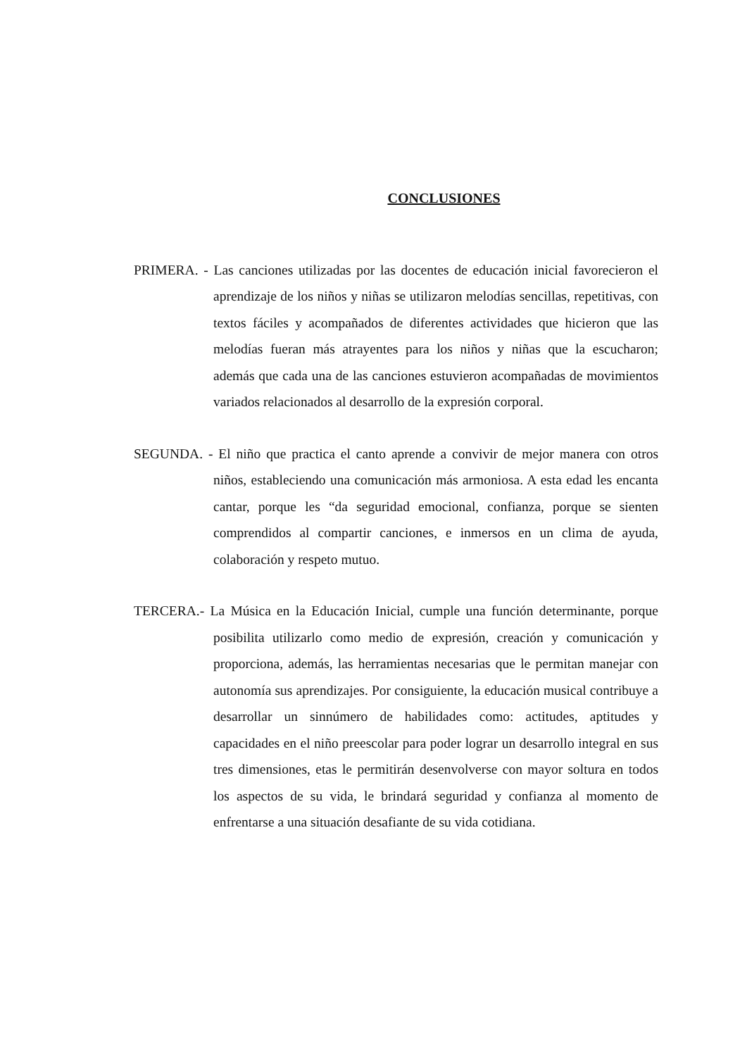CONCLUSIONES
PRIMERA. - Las canciones utilizadas por las docentes de educación inicial favorecieron el aprendizaje de los niños y niñas se utilizaron melodías sencillas, repetitivas, con textos fáciles y acompañados de diferentes actividades que hicieron que las melodías fueran más atrayentes para los niños y niñas que la escucharon; además que cada una de las canciones estuvieron acompañadas de movimientos variados relacionados al desarrollo de la expresión corporal.
SEGUNDA. - El niño que practica el canto aprende a convivir de mejor manera con otros niños, estableciendo una comunicación más armoniosa. A esta edad les encanta cantar, porque les “da seguridad emocional, confianza, porque se sienten comprendidos al compartir canciones, e inmersos en un clima de ayuda, colaboración y respeto mutuo.
TERCERA.- La Música en la Educación Inicial, cumple una función determinante, porque posibilita utilizarlo como medio de expresión, creación y comunicación y proporciona, además, las herramientas necesarias que le permitan manejar con autonomía sus aprendizajes. Por consiguiente, la educación musical contribuye a desarrollar un sinnúmero de habilidades como: actitudes, aptitudes y capacidades en el niño preescolar para poder lograr un desarrollo integral en sus tres dimensiones, etas le permitirán desenvolverse con mayor soltura en todos los aspectos de su vida, le brindará seguridad y confianza al momento de enfrentarse a una situación desafiante de su vida cotidiana.